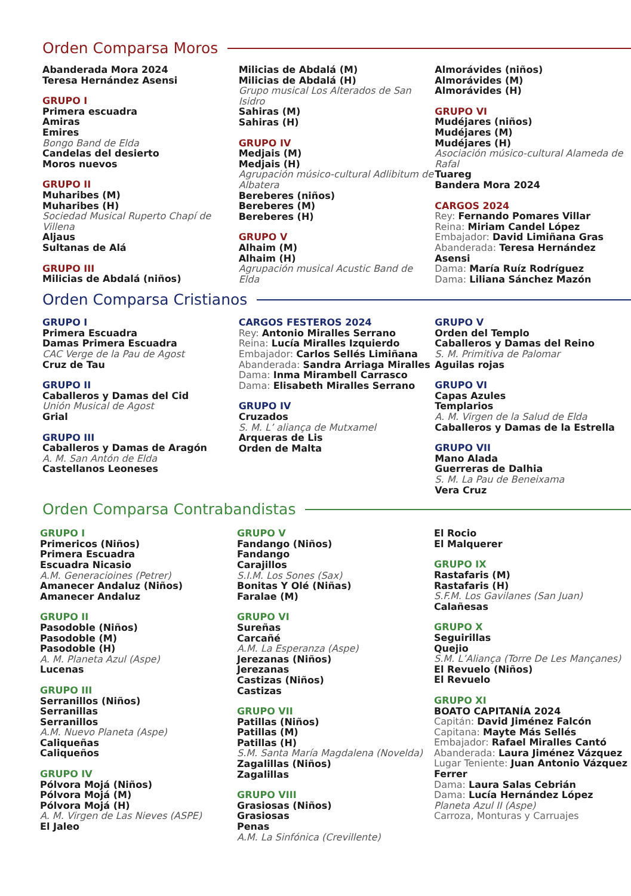Orden Comparsa Moros
Abanderada Mora 2024
Teresa Hernández Asensi
GRUPO I
Primera escuadra
Amiras
Emires
Bongo Band de Elda
Candelas del desierto
Moros nuevos
GRUPO II
Muharibes (M)
Muharibes (H)
Sociedad Musical Ruperto Chapí de Villena
Aljaus
Sultanas de Alá
GRUPO III
Milicias de Abdalá (niños)
Milicias de Abdalá (M)
Milicias de Abdalá (H)
Grupo musical Los Alterados de San Isidro
Sahiras (M)
Sahiras (H)
GRUPO IV
Medjais (M)
Medjais (H)
Agrupación músico-cultural Adlibitum de Albatera
Bereberes (niños)
Bereberes (M)
Bereberes (H)
GRUPO V
Alhaim (M)
Alhaim (H)
Agrupación musical Acustic Band de Elda
Almorávides (niños)
Almorávides (M)
Almorávides (H)
GRUPO VI
Mudéjares (niños)
Mudéjares (M)
Mudéjares (H)
Asociación músico-cultural Alameda de Rafal
Tuareg
Bandera Mora 2024
CARGOS 2024
Rey: Fernando Pomares Villar
Reina: Miriam Candel López
Embajador: David Limiñana Gras
Abanderada: Teresa Hernández Asensi
Dama: María Ruíz Rodríguez
Dama: Liliana Sánchez Mazón
Orden Comparsa Cristianos
GRUPO I
Primera Escuadra
Damas Primera Escuadra
CAC Verge de la Pau de Agost
Cruz de Tau
GRUPO II
Caballeros y Damas del Cid
Unión Musical de Agost
Grial
GRUPO III
Caballeros y Damas de Aragón
A. M. San Antón de Elda
Castellanos Leoneses
CARGOS FESTEROS 2024
Rey: Antonio Miralles Serrano
Reina: Lucía Miralles Izquierdo
Embajador: Carlos Sellés Limiñana
Abanderada: Sandra Arriaga Miralles
Dama: Inma Mirambell Carrasco
Dama: Elisabeth Miralles Serrano
GRUPO IV
Cruzados
S. M. L’ aliança de Mutxamel
Arqueras de Lis
Orden de Malta
GRUPO V
Orden del Templo
Caballeros y Damas del Reino
S. M. Primitiva de Palomar
Aguilas rojas
GRUPO VI
Capas Azules
Templarios
A. M. Virgen de la Salud de Elda
Caballeros y Damas de la Estrella
GRUPO VII
Mano Alada
Guerreras de Dalhia
S. M. La Pau de Beneixama
Vera Cruz
Orden Comparsa Contrabandistas
GRUPO I
Primericos (Niños)
Primera Escuadra
Escuadra Nicasio
A.M. Generacioines (Petrer)
Amanecer Andaluz (Niños)
Amanecer Andaluz
GRUPO II
Pasodoble (Niños)
Pasodoble (M)
Pasodoble (H)
A. M. Planeta Azul (Aspe)
Lucenas
GRUPO III
Serranillos (Niños)
Serranillas
Serranillos
A.M. Nuevo Planeta (Aspe)
Caliqueñas
Caliqueños
GRUPO IV
Pólvora Mojá (Niños)
Pólvora Mojá (M)
Pólvora Mojá (H)
A. M. Virgen de Las Nieves (ASPE)
El Jaleo
GRUPO V
Fandango (Niños)
Fandango
Carajillos
S.I.M. Los Sones (Sax)
Bonitas Y Olé (Niñas)
Faralae (M)
GRUPO VI
Sureñas
Carcañé
A.M. La Esperanza (Aspe)
Jerezanas (Niños)
Jerezanas
Castizas (Niños)
Castizas
GRUPO VII
Patillas (Niños)
Patillas (M)
Patillas (H)
S.M. Santa María Magdalena (Novelda)
Zagalillas (Niños)
Zagalillas
GRUPO VIII
Grasiosas (Niños)
Grasiosas
Penas
A.M. La Sinfónica (Crevillente)
El Rocio
El Malquerer
GRUPO IX
Rastafaris (M)
Rastafaris (H)
S.F.M. Los Gavilanes (San Juan)
Calañesas
GRUPO X
Seguirillas
Quejio
S.M. L’Aliança (Torre De Les Mançanes)
El Revuelo (Niños)
El Revuelo
GRUPO XI
BOATO CAPITANÍA 2024
Capitán: David Jiménez Falcón
Capitana: Mayte Más Sellés
Embajador: Rafael Miralles Cantó
Abanderada: Laura Jiménez Vázquez
Lugar Teniente: Juan Antonio Vázquez Ferrer
Dama: Laura Salas Cebrián
Dama: Lucía Hernández López
Planeta Azul II (Aspe)
Carroza, Monturas y Carruajes